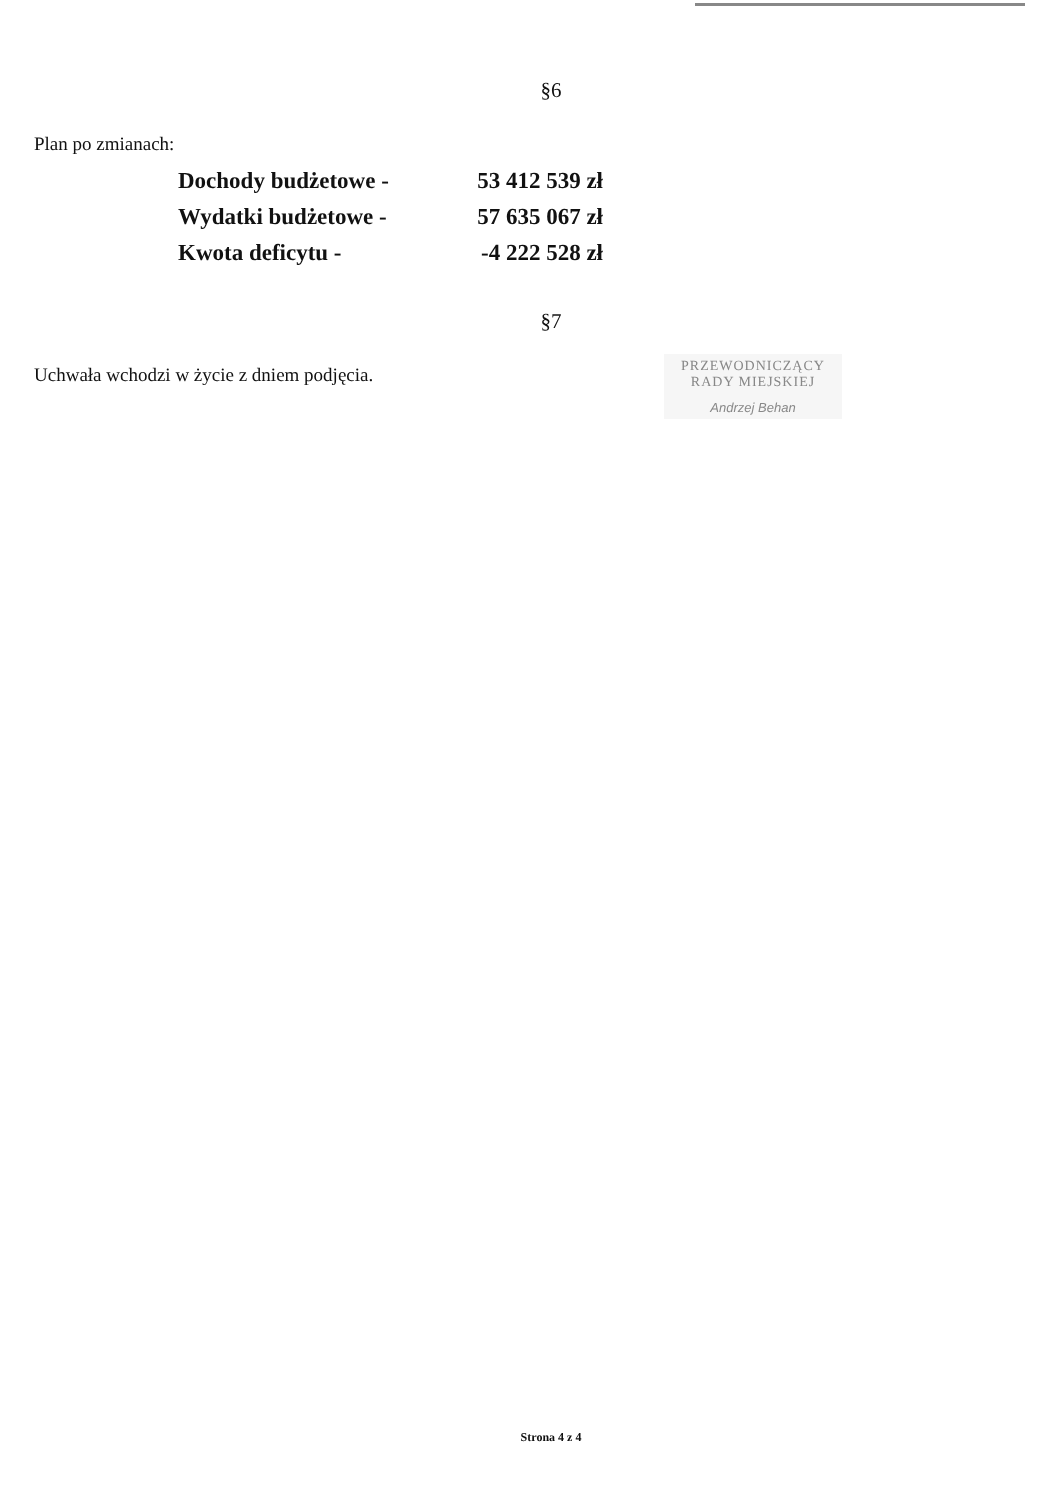§6
Plan po zmianach:
| Dochody budżetowe - | 53 412 539 zł |
| Wydatki budżetowe - | 57 635 067 zł |
| Kwota deficytu - | -4 222 528 zł |
§7
Uchwała wchodzi w życie z dniem podjęcia.
PRZEWODNICZĄCY
RADY MIEJSKIEJ
Andrzej Behan
Strona 4 z 4